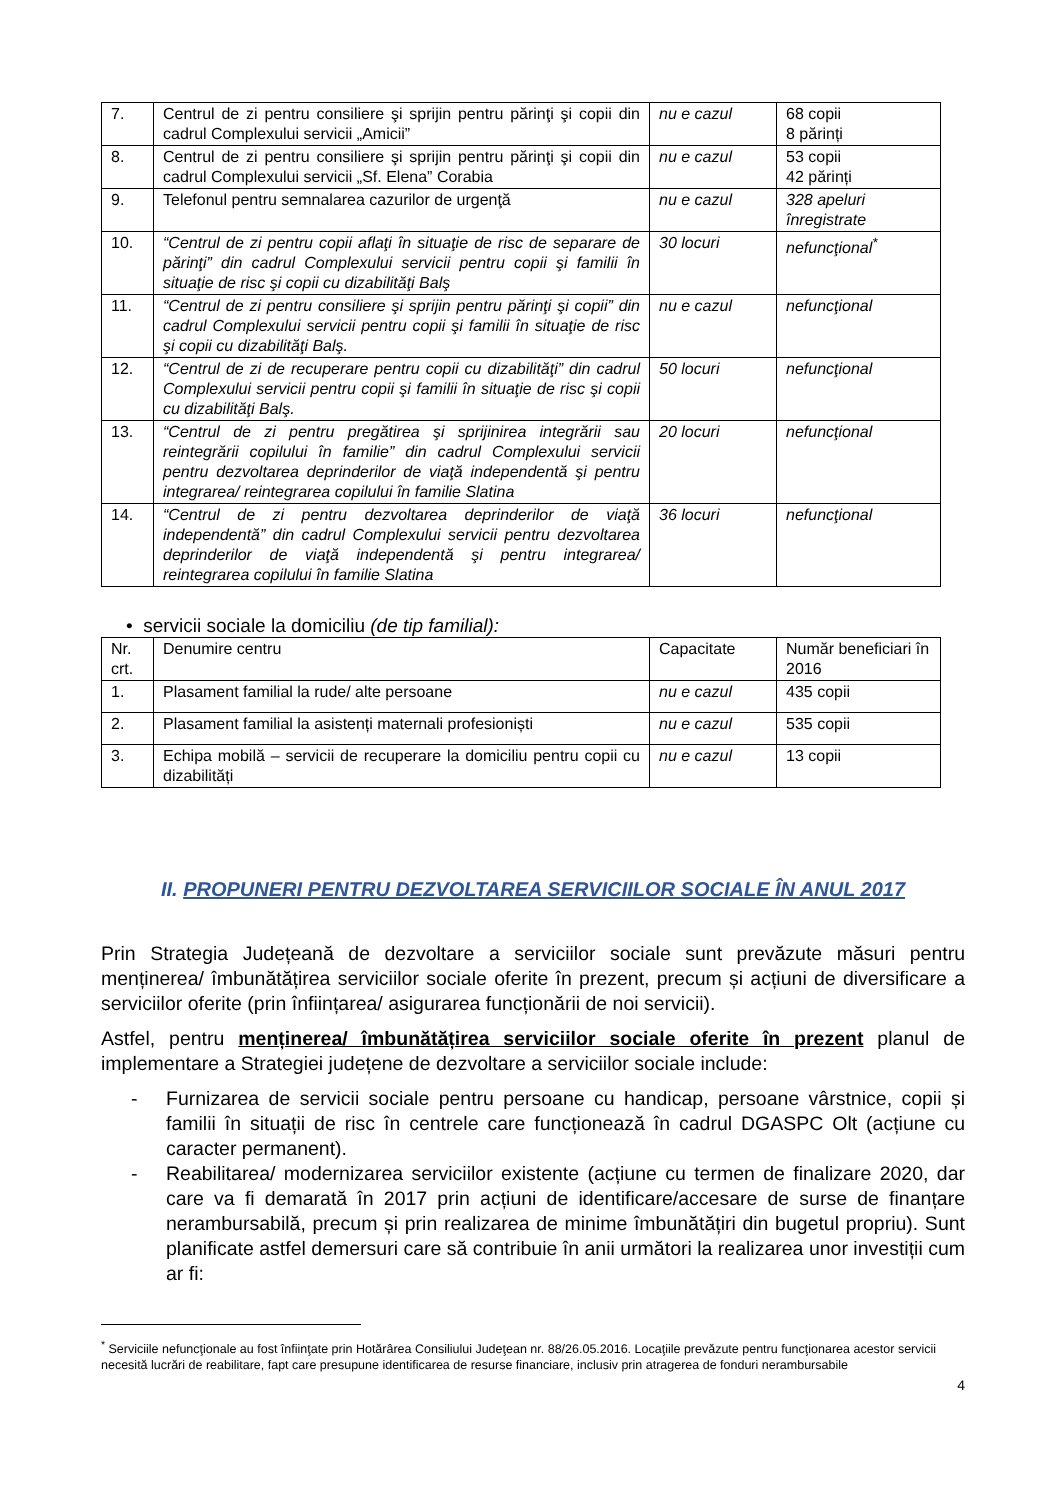| 7. | Centrul de zi pentru consiliere şi sprijin pentru părinţi şi copii din cadrul Complexului servicii „Amicii” | nu e cazul | 68 copii 8 părinți |
| 8. | Centrul de zi pentru consiliere şi sprijin pentru părinţi şi copii din cadrul Complexului servicii „Sf. Elena” Corabia | nu e cazul | 53 copii 42 părinți |
| 9. | Telefonul pentru semnalarea cazurilor de urgenţă | nu e cazul | 328 apeluri înregistrate |
| 10. | “Centrul de zi pentru copii aflaţi în situaţie de risc de separare de părinţi” din cadrul Complexului servicii pentru copii şi familii în situaţie de risc şi copii cu dizabilităţi Balş | 30 locuri | nefuncţional<sup>*</sup> |
| 11. | “Centrul de zi pentru consiliere şi sprijin pentru părinţi şi copii” din cadrul Complexului servicii pentru copii şi familii în situaţie de risc şi copii cu dizabilităţi Balş. | nu e cazul | nefuncţional |
| 12. | “Centrul de zi de recuperare pentru copii cu dizabilităţi” din cadrul Complexului servicii pentru copii şi familii în situaţie de risc şi copii cu dizabilităţi Balş. | 50 locuri | nefuncţional |
| 13. | “Centrul de zi pentru pregătirea şi sprijinirea integrării sau reintegrării copilului în familie” din cadrul Complexului servicii pentru dezvoltarea deprinderilor de viaţă independentă şi pentru integrarea/ reintegrarea copilului în familie Slatina | 20 locuri | nefuncţional |
| 14. | “Centrul de zi pentru dezvoltarea deprinderilor de viaţă independentă” din cadrul Complexului servicii pentru dezvoltarea deprinderilor de viaţă independentă şi pentru integrarea/ reintegrarea copilului în familie Slatina | 36 locuri | nefuncţional |
• servicii sociale la domiciliu (de tip familial):
| Nr. crt. | Denumire centru | Capacitate | Număr beneficiari în 2016 |
| 1. | Plasament familial la rude/ alte persoane | nu e cazul | 435 copii |
| 2. | Plasament familial la asistenți maternali profesioniști | nu e cazul | 535 copii |
| 3. | Echipa mobilă – servicii de recuperare la domiciliu pentru copii cu dizabilități | nu e cazul | 13 copii |
II. PROPUNERI PENTRU DEZVOLTAREA SERVICIILOR SOCIALE ÎN ANUL 2017
Prin Strategia Județeană de dezvoltare a serviciilor sociale sunt prevăzute măsuri pentru menținerea/ îmbunătățirea serviciilor sociale oferite în prezent, precum și acțiuni de diversificare a serviciilor oferite (prin înființarea/ asigurarea funcționării de noi servicii).
Astfel, pentru menținerea/ îmbunătățirea serviciilor sociale oferite în prezent planul de implementare a Strategiei județene de dezvoltare a serviciilor sociale include:
- Furnizarea de servicii sociale pentru persoane cu handicap, persoane vârstnice, copii și familii în situații de risc în centrele care funcționează în cadrul DGASPC Olt (acțiune cu caracter permanent).
- Reabilitarea/ modernizarea serviciilor existente (acțiune cu termen de finalizare 2020, dar care va fi demarată în 2017 prin acțiuni de identificare/accesare de surse de finanțare nerambursabilă, precum și prin realizarea de minime îmbunătățiri din bugetul propriu). Sunt planificate astfel demersuri care să contribuie în anii următori la realizarea unor investiții cum ar fi:
<sup>*</sup> Serviciile nefuncţionale au fost înfiinţate prin Hotărârea Consiliului Judeţean nr. 88/26.05.2016. Locaţiile prevăzute pentru funcţionarea acestor servicii necesită lucrări de reabilitare, fapt care presupune identificarea de resurse financiare, inclusiv prin atragerea de fonduri nerambursabile
4